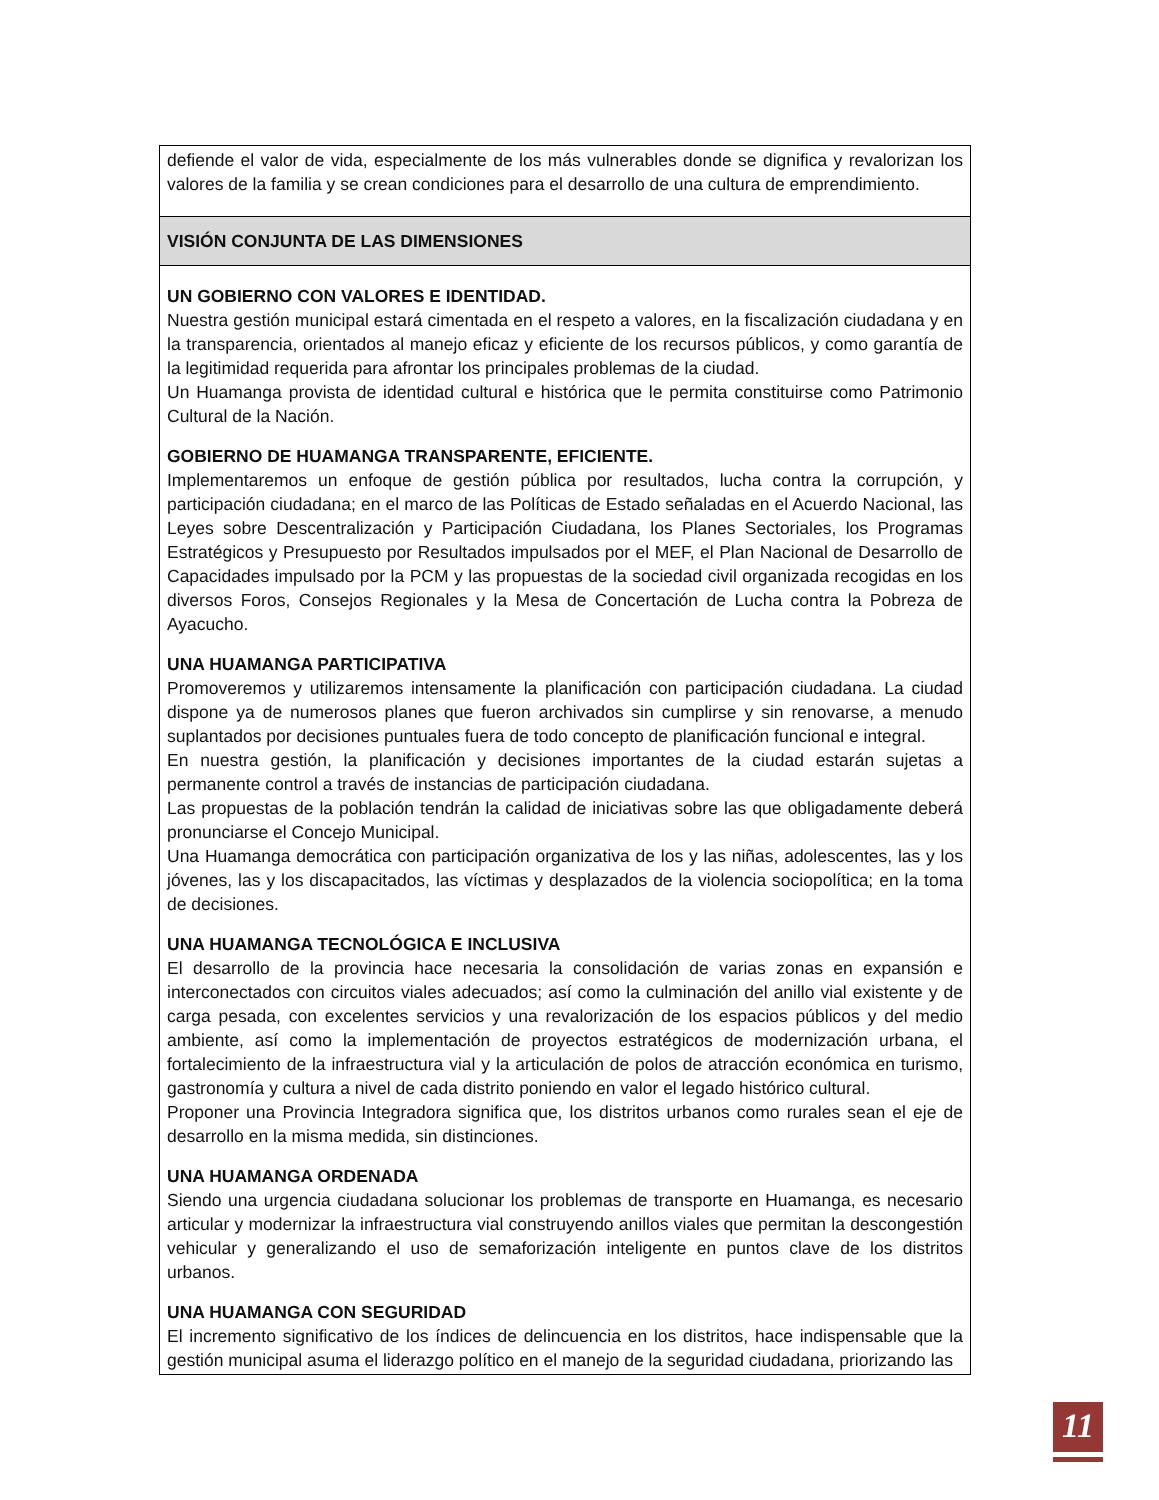| defiende el valor de vida, especialmente de los más vulnerables donde se dignifica y revalorizan los valores de la familia y se crean condiciones para el desarrollo de una cultura de emprendimiento. |
| VISIÓN CONJUNTA DE LAS DIMENSIONES |
| UN GOBIERNO CON VALORES E IDENTIDAD. Nuestra gestión municipal estará cimentada en el respeto a valores, en la fiscalización ciudadana y en la transparencia, orientados al manejo eficaz y eficiente de los recursos públicos, y como garantía de la legitimidad requerida para afrontar los principales problemas de la ciudad. Un Huamanga provista de identidad cultural e histórica que le permita constituirse como Patrimonio Cultural de la Nación. GOBIERNO DE HUAMANGA TRANSPARENTE, EFICIENTE. Implementaremos un enfoque de gestión pública por resultados, lucha contra la corrupción, y participación ciudadana; en el marco de las Políticas de Estado señaladas en el Acuerdo Nacional, las Leyes sobre Descentralización y Participación Ciudadana, los Planes Sectoriales, los Programas Estratégicos y Presupuesto por Resultados impulsados por el MEF, el Plan Nacional de Desarrollo de Capacidades impulsado por la PCM y las propuestas de la sociedad civil organizada recogidas en los diversos Foros, Consejos Regionales y la Mesa de Concertación de Lucha contra la Pobreza de Ayacucho. UNA HUAMANGA PARTICIPATIVA Promoveremos y utilizaremos intensamente la planificación con participación ciudadana. La ciudad dispone ya de numerosos planes que fueron archivados sin cumplirse y sin renovarse, a menudo suplantados por decisiones puntuales fuera de todo concepto de planificación funcional e integral. En nuestra gestión, la planificación y decisiones importantes de la ciudad estarán sujetas a permanente control a través de instancias de participación ciudadana. Las propuestas de la población tendrán la calidad de iniciativas sobre las que obligadamente deberá pronunciarse el Concejo Municipal. Una Huamanga democrática con participación organizativa de los y las niñas, adolescentes, las y los jóvenes, las y los discapacitados, las víctimas y desplazados de la violencia sociopolítica; en la toma de decisiones. UNA HUAMANGA TECNOLÓGICA E INCLUSIVA El desarrollo de la provincia hace necesaria la consolidación de varias zonas en expansión e interconectados con circuitos viales adecuados; así como la culminación del anillo vial existente y de carga pesada, con excelentes servicios y una revalorización de los espacios públicos y del medio ambiente, así como la implementación de proyectos estratégicos de modernización urbana, el fortalecimiento de la infraestructura vial y la articulación de polos de atracción económica en turismo, gastronomía y cultura a nivel de cada distrito poniendo en valor el legado histórico cultural. Proponer una Provincia Integradora significa que, los distritos urbanos como rurales sean el eje de desarrollo en la misma medida, sin distinciones. UNA HUAMANGA ORDENADA Siendo una urgencia ciudadana solucionar los problemas de transporte en Huamanga, es necesario articular y modernizar la infraestructura vial construyendo anillos viales que permitan la descongestión vehicular y generalizando el uso de semaforización inteligente en puntos clave de los distritos urbanos. UNA HUAMANGA CON SEGURIDAD El incremento significativo de los índices de delincuencia en los distritos, hace indispensable que la gestión municipal asuma el liderazgo político en el manejo de la seguridad ciudadana, priorizando las |
11